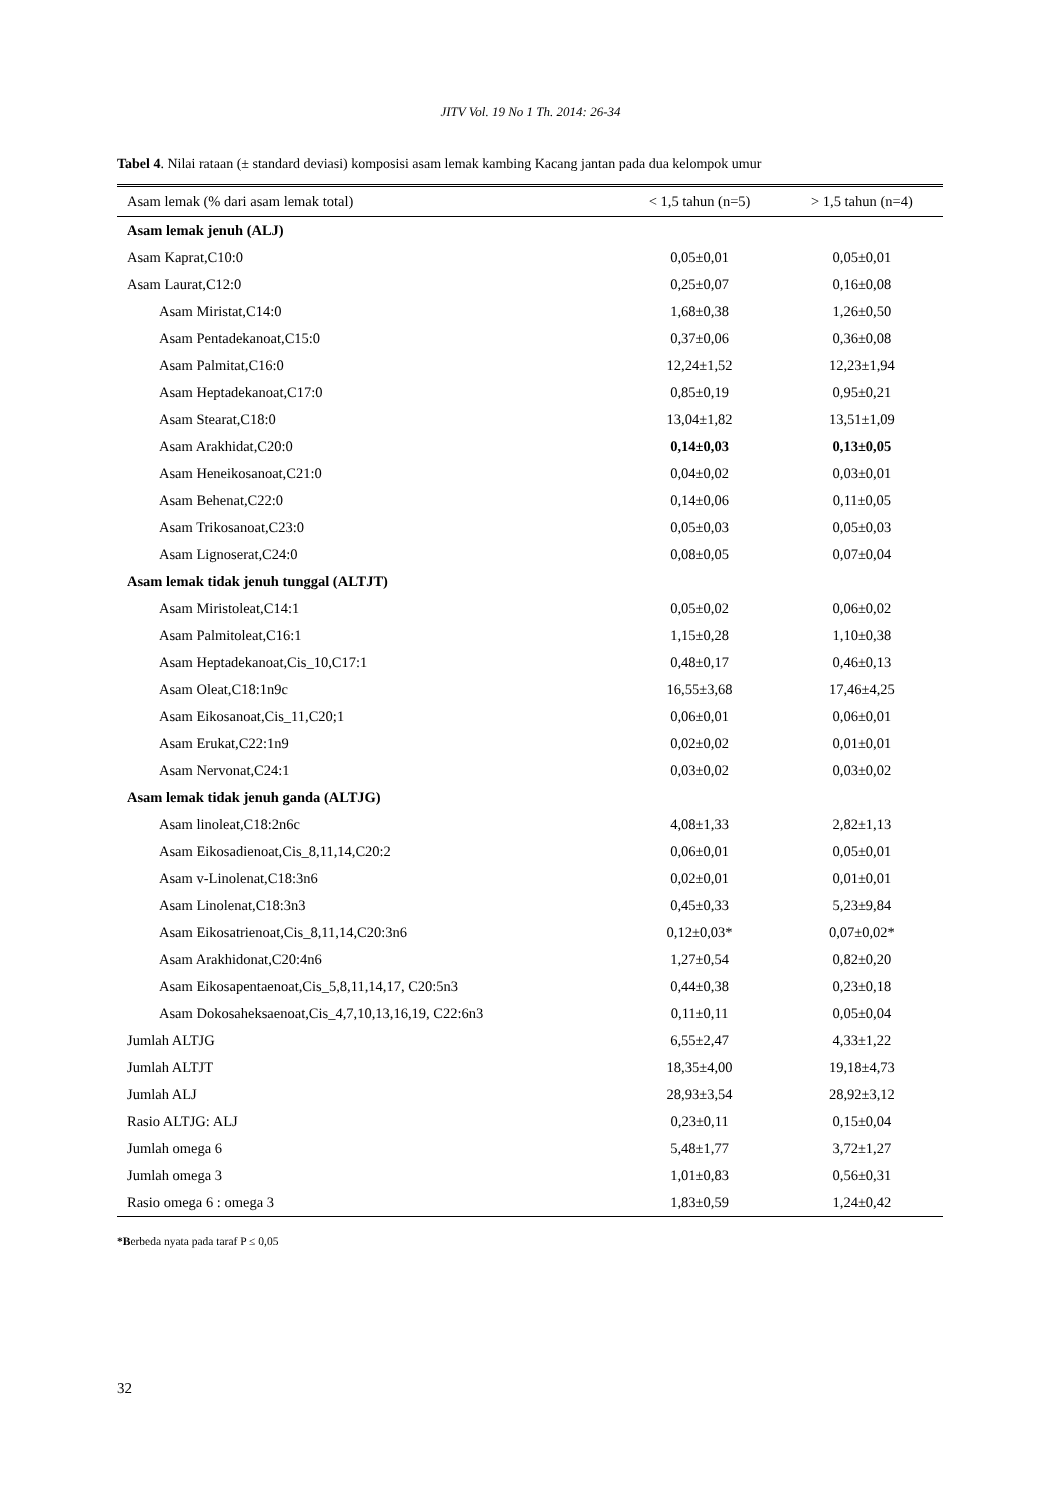JITV Vol. 19 No 1 Th. 2014: 26-34
Tabel 4. Nilai rataan (± standard deviasi) komposisi asam lemak kambing Kacang jantan pada dua kelompok umur
| Asam lemak (% dari asam lemak total) | < 1,5 tahun (n=5) | > 1,5 tahun (n=4) |
| --- | --- | --- |
| Asam lemak jenuh (ALJ) | | |
| Asam Kaprat,C10:0 | 0,05±0,01 | 0,05±0,01 |
| Asam Laurat,C12:0 | 0,25±0,07 | 0,16±0,08 |
| Asam Miristat,C14:0 | 1,68±0,38 | 1,26±0,50 |
| Asam Pentadekanoat,C15:0 | 0,37±0,06 | 0,36±0,08 |
| Asam Palmitat,C16:0 | 12,24±1,52 | 12,23±1,94 |
| Asam Heptadekanoat,C17:0 | 0,85±0,19 | 0,95±0,21 |
| Asam Stearat,C18:0 | 13,04±1,82 | 13,51±1,09 |
| Asam Arakhidat,C20:0 | 0,14±0,03 | 0,13±0,05 |
| Asam Heneikosanoat,C21:0 | 0,04±0,02 | 0,03±0,01 |
| Asam Behenat,C22:0 | 0,14±0,06 | 0,11±0,05 |
| Asam Trikosanoat,C23:0 | 0,05±0,03 | 0,05±0,03 |
| Asam Lignoserat,C24:0 | 0,08±0,05 | 0,07±0,04 |
| Asam lemak tidak jenuh tunggal (ALTJT) | | |
| Asam Miristoleat,C14:1 | 0,05±0,02 | 0,06±0,02 |
| Asam Palmitoleat,C16:1 | 1,15±0,28 | 1,10±0,38 |
| Asam Heptadekanoat,Cis_10,C17:1 | 0,48±0,17 | 0,46±0,13 |
| Asam Oleat,C18:1n9c | 16,55±3,68 | 17,46±4,25 |
| Asam Eikosanoat,Cis_11,C20;1 | 0,06±0,01 | 0,06±0,01 |
| Asam Erukat,C22:1n9 | 0,02±0,02 | 0,01±0,01 |
| Asam Nervonat,C24:1 | 0,03±0,02 | 0,03±0,02 |
| Asam lemak tidak jenuh ganda (ALTJG) | | |
| Asam linoleat,C18:2n6c | 4,08±1,33 | 2,82±1,13 |
| Asam Eikosadienoat,Cis_8,11,14,C20:2 | 0,06±0,01 | 0,05±0,01 |
| Asam v-Linolenat,C18:3n6 | 0,02±0,01 | 0,01±0,01 |
| Asam Linolenat,C18:3n3 | 0,45±0,33 | 5,23±9,84 |
| Asam Eikosatrienoat,Cis_8,11,14,C20:3n6 | 0,12±0,03* | 0,07±0,02* |
| Asam Arakhidonat,C20:4n6 | 1,27±0,54 | 0,82±0,20 |
| Asam Eikosapentaenoat,Cis_5,8,11,14,17, C20:5n3 | 0,44±0,38 | 0,23±0,18 |
| Asam Dokosaheksaenoat,Cis_4,7,10,13,16,19, C22:6n3 | 0,11±0,11 | 0,05±0,04 |
| Jumlah ALTJG | 6,55±2,47 | 4,33±1,22 |
| Jumlah ALTJT | 18,35±4,00 | 19,18±4,73 |
| Jumlah ALJ | 28,93±3,54 | 28,92±3,12 |
| Rasio ALTJG: ALJ | 0,23±0,11 | 0,15±0,04 |
| Jumlah omega 6 | 5,48±1,77 | 3,72±1,27 |
| Jumlah omega 3 | 1,01±0,83 | 0,56±0,31 |
| Rasio omega 6 : omega 3 | 1,83±0,59 | 1,24±0,42 |
*Berbeda nyata pada taraf P ≤ 0,05
32